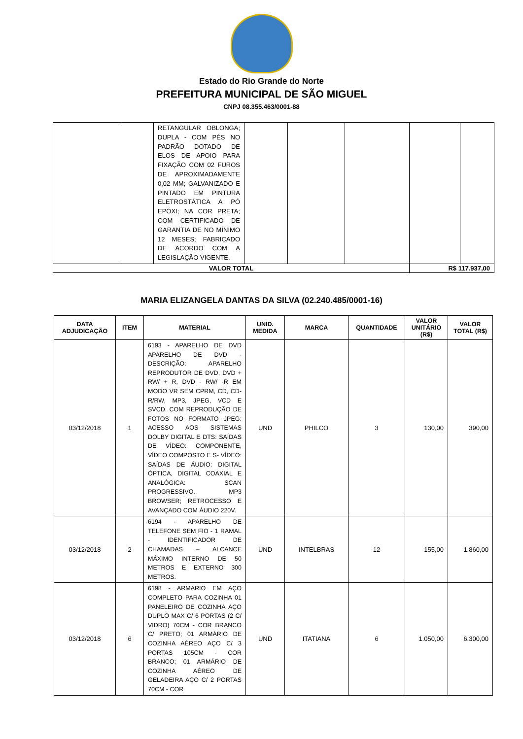Estado do Rio Grande do Norte
PREFEITURA MUNICIPAL DE SÃO MIGUEL
CNPJ 08.355.463/0001-88
| | | RETANGULAR OBLONGA; DUPLA - COM PÉS NO PADRÃO DOTADO DE ELOS DE APOIO PARA FIXAÇÃO COM 02 FUROS DE APROXIMADAMENTE 0,02 MM; GALVANIZADO E PINTADO EM PINTURA ELETROSTÁTICA A PÓ EPÓXI; NA COR PRETA; COM CERTIFICADO DE GARANTIA DE NO MÍNIMO 12 MESES; FABRICADO DE ACORDO COM A LEGISLAÇÃO VIGENTE. | | | | | |
| VALOR TOTAL | | | | | | R$ 117.937,00 | |
MARIA ELIZANGELA DANTAS DA SILVA (02.240.485/0001-16)
| DATA ADJUDICAÇÃO | ITEM | MATERIAL | UNID. MEDIDA | MARCA | QUANTIDADE | VALOR UNITÁRIO (R$) | VALOR TOTAL (R$) |
| --- | --- | --- | --- | --- | --- | --- | --- |
| 03/12/2018 | 1 | 6193 - APARELHO DE DVD APARELHO DE DVD - DESCRIÇÃO: APARELHO REPRODUTOR DE DVD, DVD + RW/ + R, DVD - RW/ -R EM MODO VR SEM CPRM, CD, CD-R/RW, MP3, JPEG, VCD E SVCD. COM REPRODUÇÃO DE FOTOS NO FORMATO JPEG: ACESSO AOS SISTEMAS DOLBY DIGITAL E DTS: SAÍDAS DE VÍDEO: COMPONENTE, VÍDEO COMPOSTO E S- VÍDEO: SAÍDAS DE ÁUDIO: DIGITAL ÓPTICA, DIGITAL COAXIAL E ANALÓGICA: SCAN PROGRESSIVO. MP3 BROWSER; RETROCESSO E AVANÇADO COM ÁUDIO 220V. | UND | PHILCO | 3 | 130,00 | 390,00 |
| 03/12/2018 | 2 | 6194 - APARELHO DE TELEFONE SEM FIO - 1 RAMAL - IDENTIFICADOR DE CHAMADAS – ALCANCE MÁXIMO INTERNO DE 50 METROS E EXTERNO 300 METROS. | UND | INTELBRAS | 12 | 155,00 | 1.860,00 |
| 03/12/2018 | 6 | 6198 - ARMARIO EM AÇO COMPLETO PARA COZINHA 01 PANELEIRO DE COZINHA AÇO DUPLO MAX C/ 6 PORTAS (2 C/ VIDRO) 70CM - COR BRANCO C/ PRETO; 01 ARMÁRIO DE COZINHA AÉREO AÇO C/ 3 PORTAS 105CM - COR BRANCO; 01 ARMÁRIO DE COZINHA AÉREO DE GELADEIRA AÇO C/ 2 PORTAS 70CM - COR | UND | ITATIANA | 6 | 1.050,00 | 6.300,00 |